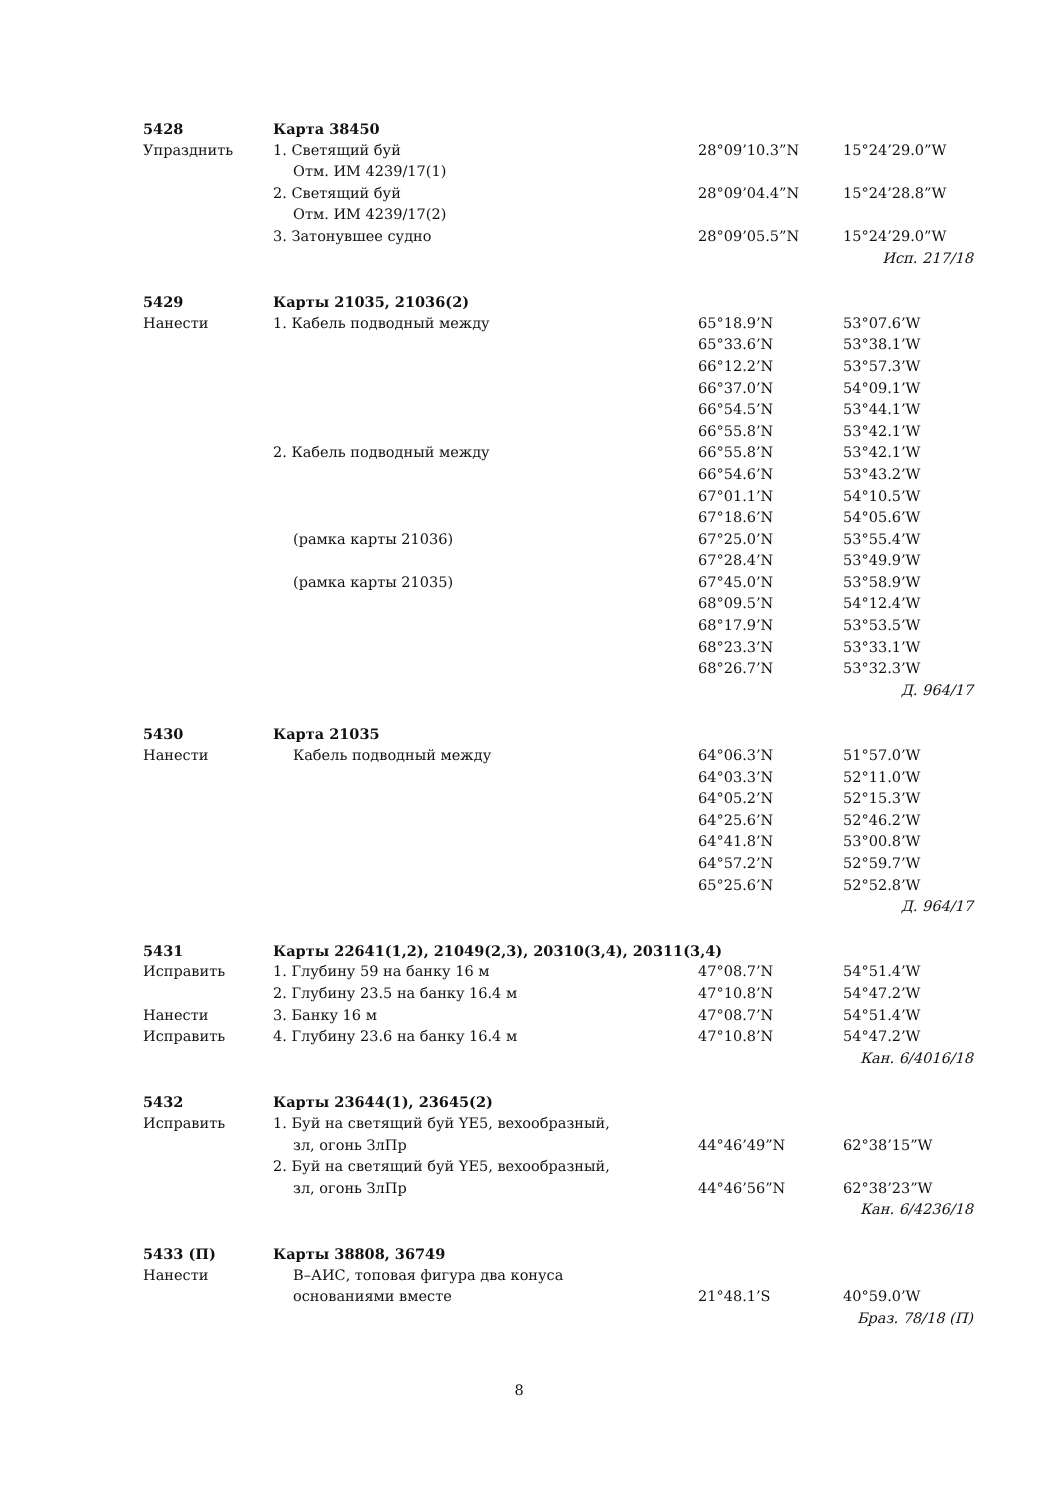| 5428 | Карта 38450 | | |
| Упразднить | 1. Светящий буй | 28°09’10.3”N | 15°24’29.0”W |
| | Отм. ИМ 4239/17(1) | | |
| | 2. Светящий буй | 28°09’04.4”N | 15°24’28.8”W |
| | Отм. ИМ 4239/17(2) | | |
| | 3. Затонувшее судно | 28°09’05.5”N | 15°24’29.0”W |
| | | | Исп. 217/18 |
| 5429 | Карты 21035, 21036(2) | | |
| Нанести | 1. Кабель подводный между | 65°18.9’N | 53°07.6’W |
| | | 65°33.6’N | 53°38.1’W |
| | | 66°12.2’N | 53°57.3’W |
| | | 66°37.0’N | 54°09.1’W |
| | | 66°54.5’N | 53°44.1’W |
| | | 66°55.8’N | 53°42.1’W |
| | 2. Кабель подводный между | 66°55.8’N | 53°42.1’W |
| | | 66°54.6’N | 53°43.2’W |
| | | 67°01.1’N | 54°10.5’W |
| | | 67°18.6’N | 54°05.6’W |
| | (рамка карты 21036) | 67°25.0’N | 53°55.4’W |
| | | 67°28.4’N | 53°49.9’W |
| | (рамка карты 21035) | 67°45.0’N | 53°58.9’W |
| | | 68°09.5’N | 54°12.4’W |
| | | 68°17.9’N | 53°53.5’W |
| | | 68°23.3’N | 53°33.1’W |
| | | 68°26.7’N | 53°32.3’W |
| | | | Д. 964/17 |
| 5430 | Карта 21035 | | |
| Нанести | Кабель подводный между | 64°06.3’N | 51°57.0’W |
| | | 64°03.3’N | 52°11.0’W |
| | | 64°05.2’N | 52°15.3’W |
| | | 64°25.6’N | 52°46.2’W |
| | | 64°41.8’N | 53°00.8’W |
| | | 64°57.2’N | 52°59.7’W |
| | | 65°25.6’N | 52°52.8’W |
| | | | Д. 964/17 |
| 5431 | Карты 22641(1,2), 21049(2,3), 20310(3,4), 20311(3,4) | | |
| Исправить | 1. Глубину 59 на банку 16 м | 47°08.7’N | 54°51.4’W |
| | 2. Глубину 23.5 на банку 16.4 м | 47°10.8’N | 54°47.2’W |
| Нанести | 3. Банку 16 м | 47°08.7’N | 54°51.4’W |
| Исправить | 4. Глубину 23.6 на банку 16.4 м | 47°10.8’N | 54°47.2’W |
| | | | Кан. 6/4016/18 |
| 5432 | Карты 23644(1), 23645(2) | | |
| Исправить | 1. Буй на светящий буй YE5, вехообразный, | | |
| | зл, огонь ЗлПр | 44°46’49”N | 62°38’15”W |
| | 2. Буй на светящий буй YE5, вехообразный, | | |
| | зл, огонь ЗлПр | 44°46’56”N | 62°38’23”W |
| | | | Кан. 6/4236/18 |
| 5433 (П) | Карты 38808, 36749 | | |
| Нанести | В–АИС, топовая фигура два конуса | | |
| | основаниями вместе | 21°48.1’S | 40°59.0’W |
| | | | Браз. 78/18 (П) |
8